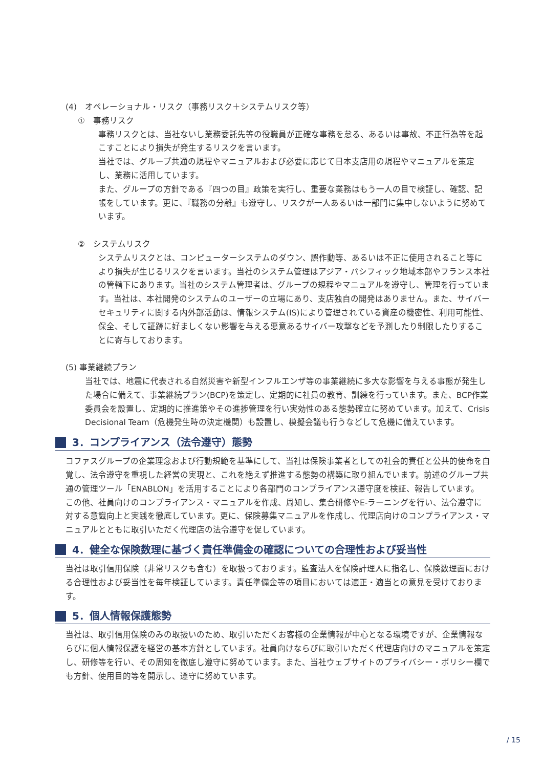(4)　オペレーショナル・リスク（事務リスク＋システムリスク等）
①　事務リスク
事務リスクとは、当社ないし業務委託先等の役職員が正確な事務を怠る、あるいは事故、不正行為等を起こすことにより損失が発生するリスクを言います。
当社では、グループ共通の規程やマニュアルおよび必要に応じて日本支店用の規程やマニュアルを策定し、業務に活用しています。
また、グループの方針である『四つの目』政策を実行し、重要な業務はもう一人の目で検証し、確認、記帳をしています。更に、『職務の分離』も遵守し、リスクが一人あるいは一部門に集中しないように努めています。
②　システムリスク
システムリスクとは、コンピューターシステムのダウン、誤作動等、あるいは不正に使用されること等により損失が生じるリスクを言います。当社のシステム管理はアジア・パシフィック地域本部やフランス本社の管轄下にあります。当社のシステム管理者は、グループの規程やマニュアルを遵守し、管理を行っています。当社は、本社開発のシステムのユーザーの立場にあり、支店独自の開発はありません。また、サイバーセキュリティに関する内外部活動は、情報システム(IS)により管理されている資産の機密性、利用可能性、保全、そして証跡に好ましくない影響を与える悪意あるサイバー攻撃などを予測したり制限したりすることに寄与しております。
(5) 事業継続プラン
当社では、地震に代表される自然災害や新型インフルエンザ等の事業継続に多大な影響を与える事態が発生した場合に備えて、事業継続プラン(BCP)を策定し、定期的に社員の教育、訓練を行っています。また、BCP作業委員会を設置し、定期的に推進策やその進捗管理を行い実効性のある態勢確立に努めています。加えて、Crisis Decisional Team（危機発生時の決定機関）も設置し、模擬会議も行うなどして危機に備えています。
3．コンプライアンス（法令遵守）態勢
コファスグループの企業理念および行動規範を基準にして、当社は保険事業者としての社会的責任と公共的使命を自覚し、法令遵守を重視した経営の実現と、これを絶えず推進する態勢の構築に取り組んでいます。前述のグループ共通の管理ツール「ENABLON」を活用することにより各部門のコンプライアンス遵守度を検証、報告しています。
この他、社員向けのコンプライアンス・マニュアルを作成、周知し、集合研修やE-ラーニングを行い、法令遵守に対する意識向上と実践を徹底しています。更に、保険募集マニュアルを作成し、代理店向けのコンプライアンス・マニュアルとともに取引いただく代理店の法令遵守を促しています。
4．健全な保険数理に基づく責任準備金の確認についての合理性および妥当性
当社は取引信用保険（非常リスクも含む）を取扱っております。監査法人を保険計理人に指名し、保険数理面における合理性および妥当性を毎年検証しています。責任準備金等の項目においては適正・適当との意見を受けております。
5．個人情報保護態勢
当社は、取引信用保険のみの取扱いのため、取引いただくお客様の企業情報が中心となる環境ですが、企業情報ならびに個人情報保護を経営の基本方針としています。社員向けならびに取引いただく代理店向けのマニュアルを策定し、研修等を行い、その周知を徹底し遵守に努めています。また、当社ウェブサイトのプライバシー・ポリシー欄でも方針、使用目的等を開示し、遵守に努めています。
/ 15